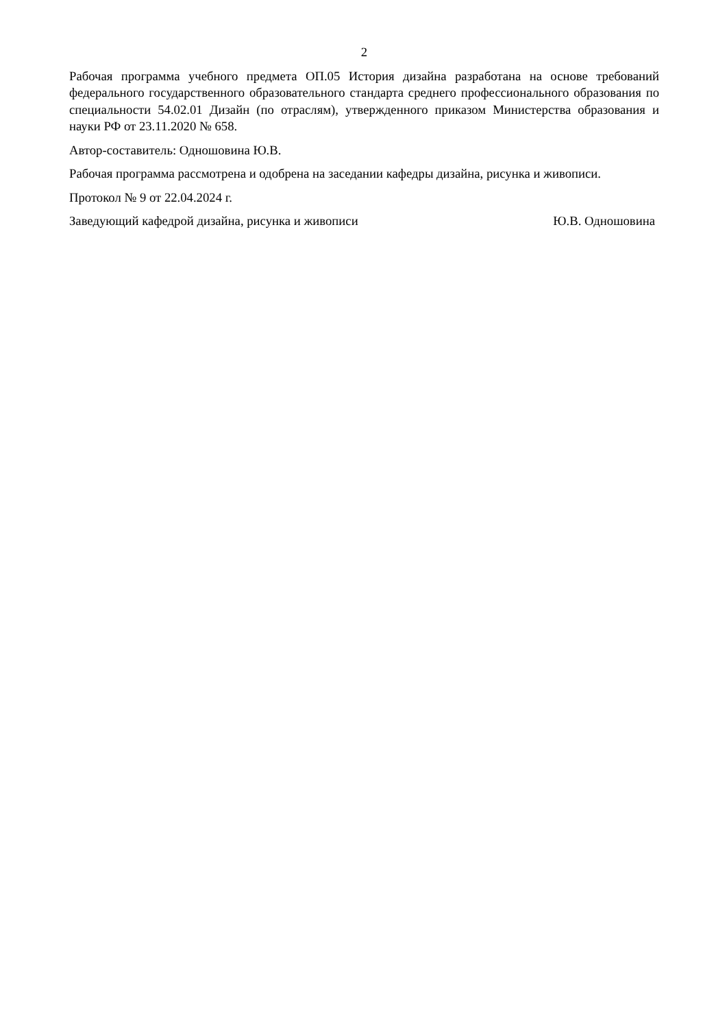2
Рабочая программа учебного предмета ОП.05 История дизайна разработана на основе требований федерального государственного образовательного стандарта среднего профессионального образования по специальности 54.02.01 Дизайн (по отраслям), утвержденного приказом Министерства образования и науки РФ от 23.11.2020 № 658.
Автор-составитель: Одношовина Ю.В.
Рабочая программа рассмотрена и одобрена на заседании кафедры дизайна, рисунка и живописи.
Протокол № 9 от 22.04.2024 г.
Заведующий кафедрой дизайна, рисунка и живописи Ю.В. Одношовина